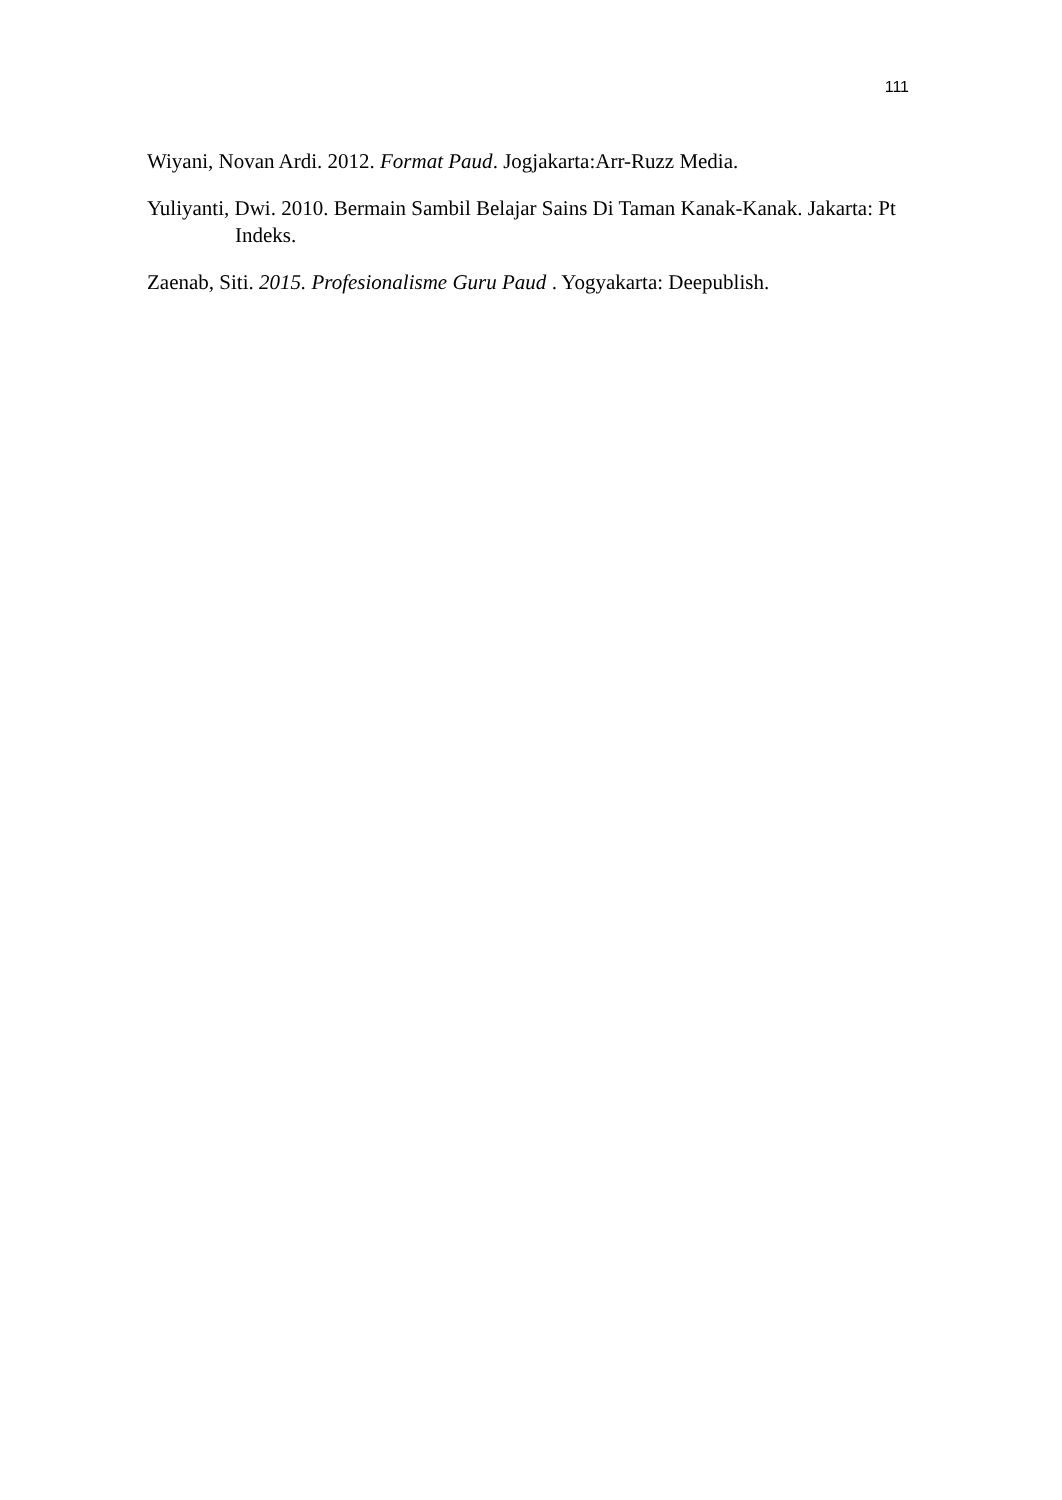111
Wiyani, Novan Ardi. 2012. Format Paud. Jogjakarta:Arr-Ruzz Media.
Yuliyanti, Dwi. 2010. Bermain Sambil Belajar Sains Di Taman Kanak-Kanak. Jakarta: Pt Indeks.
Zaenab, Siti. 2015. Profesionalisme Guru Paud . Yogyakarta: Deepublish.